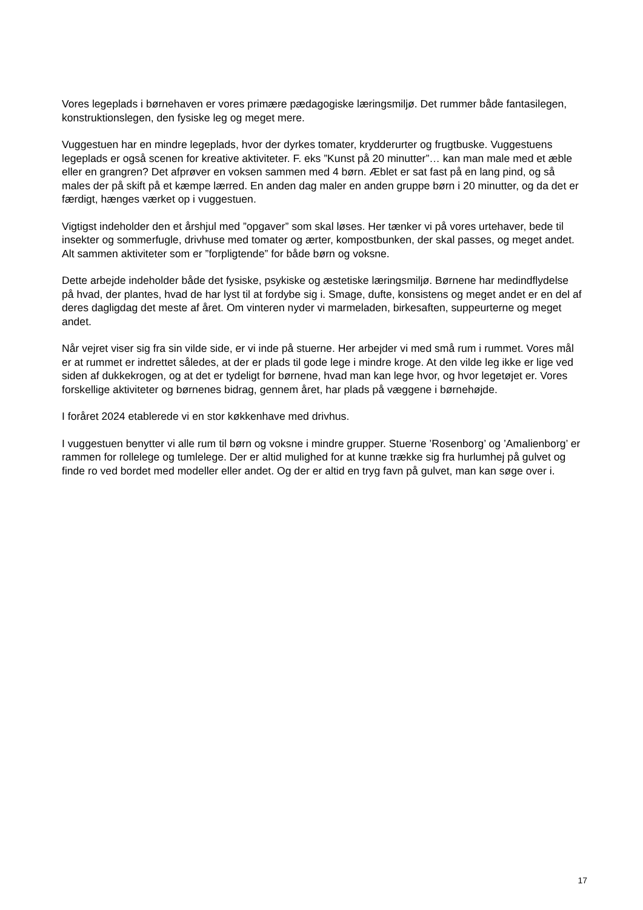Vores legeplads i børnehaven er vores primære pædagogiske læringsmiljø. Det rummer både fantasilegen, konstruktionslegen, den fysiske leg og meget mere.
Vuggestuen har en mindre legeplads, hvor der dyrkes tomater, krydderurter og frugtbuske. Vuggestuens legeplads er også scenen for kreative aktiviteter. F. eks ”Kunst på 20 minutter”… kan man male med et æble eller en grangren? Det afprøver en voksen sammen med 4 børn. Æblet er sat fast på en lang pind, og så males der på skift på et kæmpe lærred. En anden dag maler en anden gruppe børn i 20 minutter, og da det er færdigt, hænges værket op i vuggestuen.
Vigtigst indeholder den et årshjul med ”opgaver” som skal løses. Her tænker vi på vores urtehaver, bede til insekter og sommerfugle, drivhuse med tomater og ærter, kompostbunken, der skal passes, og meget andet. Alt sammen aktiviteter som er ”forpligtende” for både børn og voksne.
Dette arbejde indeholder både det fysiske, psykiske og æstetiske læringsmiljø. Børnene har medindflydelse på hvad, der plantes, hvad de har lyst til at fordybe sig i. Smage, dufte, konsistens og meget andet er en del af deres dagligdag det meste af året. Om vinteren nyder vi marmeladen, birkesaften, suppeurterne og meget andet.
Når vejret viser sig fra sin vilde side, er vi inde på stuerne. Her arbejder vi med små rum i rummet. Vores mål er at rummet er indrettet således, at der er plads til gode lege i mindre kroge. At den vilde leg ikke er lige ved siden af dukkekrogen, og at det er tydeligt for børnene, hvad man kan lege hvor, og hvor legetøjet er. Vores forskellige aktiviteter og børnenes bidrag, gennem året, har plads på væggene i børnehøjde.
I foråret 2024 etablerede vi en stor køkkenhave med drivhus.
I vuggestuen benytter vi alle rum til børn og voksne i mindre grupper. Stuerne ’Rosenborg’ og ’Amalienborg’ er rammen for rollelege og tumlelege. Der er altid mulighed for at kunne trække sig fra hurlumhej på gulvet og finde ro ved bordet med modeller eller andet. Og der er altid en tryg favn på gulvet, man kan søge over i.
17